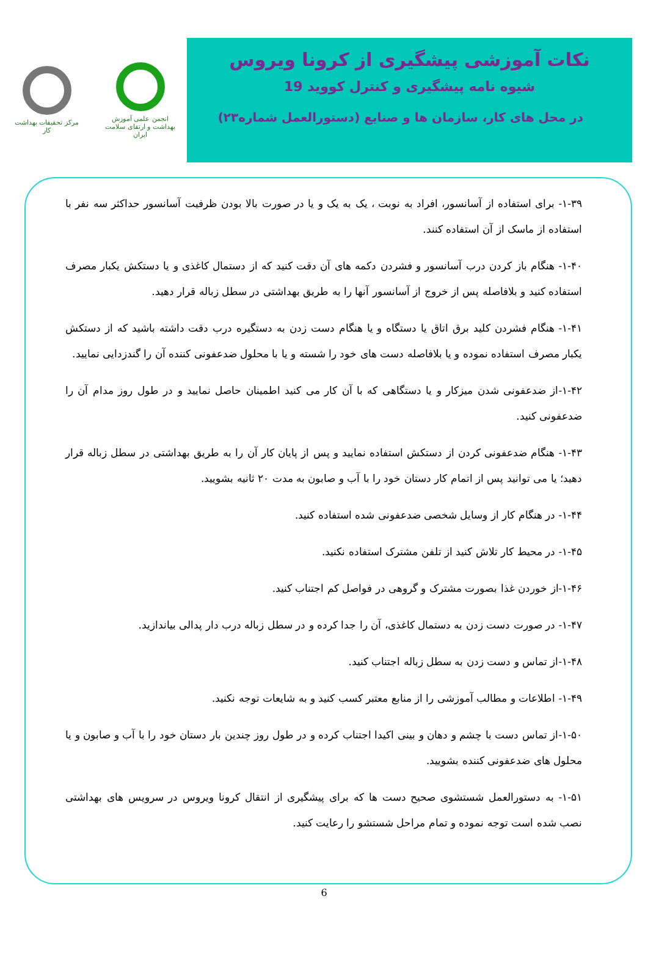انجمن علمی آموزش بهداشت و ارتقای سلامت ایران
مرکز تحقیقات بهداشت کار
نکات آموزشی پیشگیری از کرونا ویروس
شیوه نامه پیشگیری و کنترل کووید 19
در محل های کار، سازمان ها و صنایع (دستورالعمل شماره۲۳)
۱-۳۹- برای استفاده از آسانسور، افراد به نوبت ، یک به یک و یا در صورت بالا بودن ظرفیت آسانسور حداکثر سه نفر با استفاده از ماسک از آن استفاده کنند.
۱-۴۰- هنگام باز کردن درب آسانسور و فشردن دکمه های آن دقت کنید که از دستمال کاغذی و یا دستکش یکبار مصرف استفاده کنید و بلافاصله پس از خروج از آسانسور آنها را به طریق بهداشتی در سطل زباله قرار دهید.
۱-۴۱- هنگام فشردن کلید برق اتاق یا دستگاه و یا هنگام دست زدن به دستگیره درب دقت داشته باشید که از دستکش یکبار مصرف استفاده نموده و یا بلافاصله دست های خود را شسته و یا با محلول ضدعفونی کننده آن را گندزدایی نمایید.
۱-۴۲-از ضدعفونی شدن میزکار و یا دستگاهی که با آن کار می کنید اطمینان حاصل نمایید و در طول روز مدام آن را ضدعفونی کنید.
۱-۴۳- هنگام ضدعفونی کردن از دستکش استفاده نمایید و پس از پایان کار آن را به طریق بهداشتی در سطل زباله قرار دهید؛ یا می توانید پس از اتمام کار دستان خود را با آب و صابون به مدت ۲۰ ثانیه بشویید.
۱-۴۴- در هنگام کار از وسایل شخصی ضدعفونی شده استفاده کنید.
۱-۴۵- در محیط کار تلاش کنید از تلفن مشترک استفاده نکنید.
۱-۴۶-از خوردن غذا بصورت مشترک و گروهی در فواصل کم اجتناب کنید.
۱-۴۷- در صورت دست زدن به دستمال کاغذی، آن را جدا کرده و در سطل زباله درب دار پدالی بیاندازید.
۱-۴۸-از تماس و دست زدن به سطل زباله اجتناب کنید.
۱-۴۹- اطلاعات و مطالب آموزشی را از منابع معتبر کسب کنید و به شایعات توجه نکنید.
۱-۵۰-از تماس دست با چشم و دهان و بینی اکیدا اجتناب کرده و در طول روز چندین بار دستان خود را با آب و صابون و یا محلول های ضدعفونی کننده بشویید.
۱-۵۱- به دستورالعمل شستشوی صحیح دست ها که برای پیشگیری از انتقال کرونا ویروس در سرویس های بهداشتی نصب شده است توجه نموده و تمام مراحل شستشو را رعایت کنید.
6